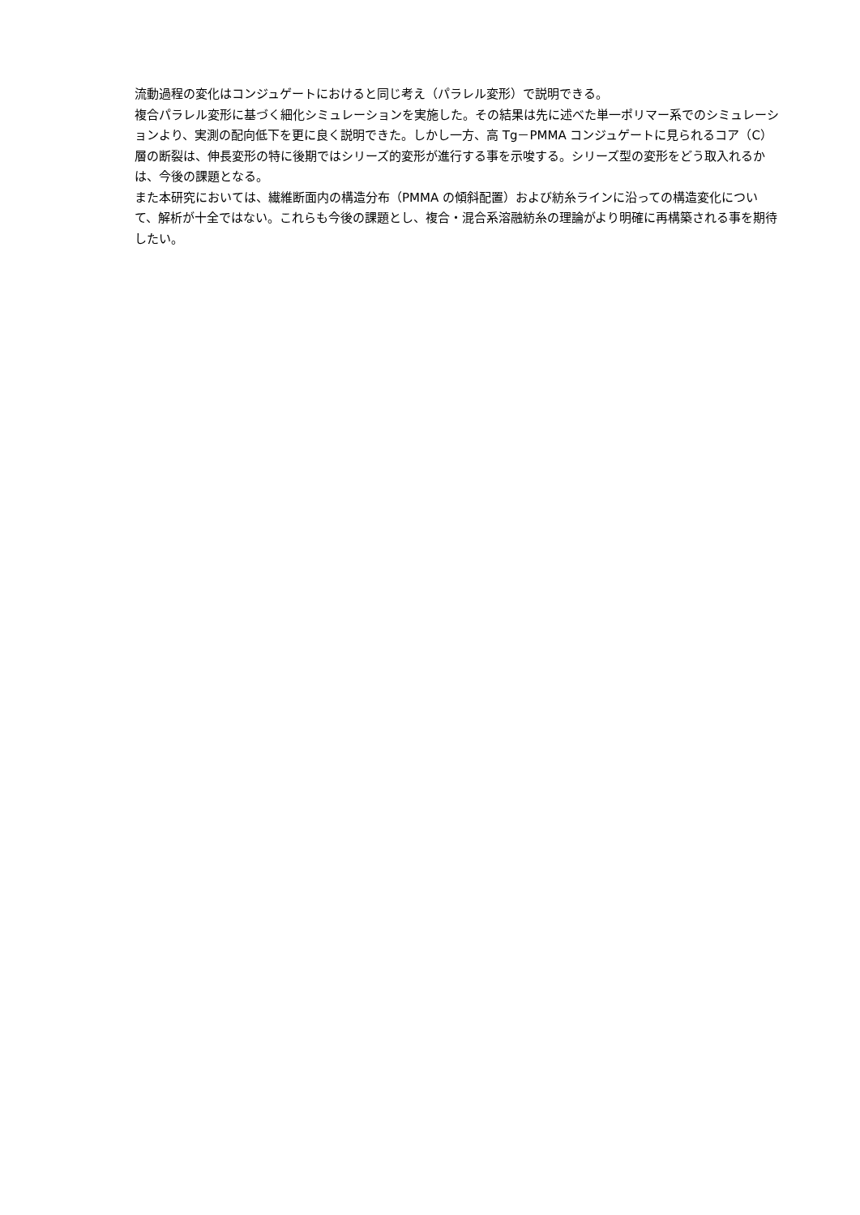流動過程の変化はコンジュゲートにおけると同じ考え（パラレル変形）で説明できる。
複合パラレル変形に基づく細化シミュレーションを実施した。その結果は先に述べた単一ポリマー系でのシミュレーションより、実測の配向低下を更に良く説明できた。しかし一方、高 Tg－PMMA コンジュゲートに見られるコア（C）層の断裂は、伸長変形の特に後期ではシリーズ的変形が進行する事を示唆する。シリーズ型の変形をどう取入れるかは、今後の課題となる。
また本研究においては、繊維断面内の構造分布（PMMA の傾斜配置）および紡糸ラインに沿っての構造変化について、解析が十全ではない。これらも今後の課題とし、複合・混合系溶融紡糸の理論がより明確に再構築される事を期待したい。